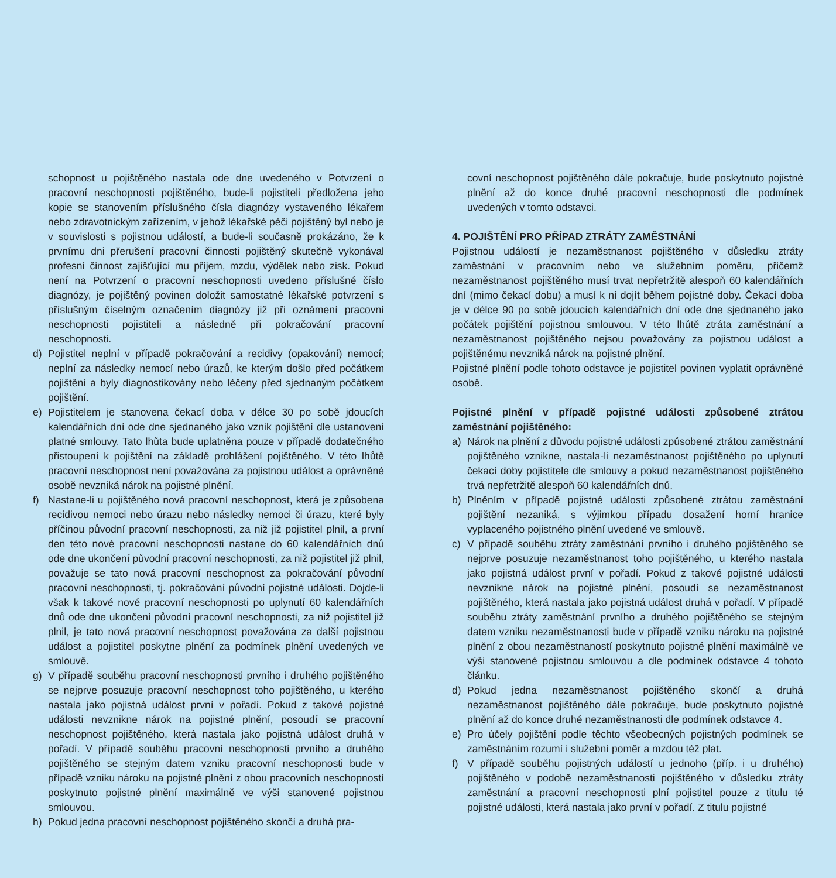schopnost u pojištěného nastala ode dne uvedeného v Potvrzení o pracovní neschopnosti pojištěného, bude-li pojistiteli předložena jeho kopie se stanovením příslušného čísla diagnózy vystaveného lékařem nebo zdravotnickým zařízením, v jehož lékařské péči pojištěný byl nebo je v souvislosti s pojistnou událostí, a bude-li současně prokázáno, že k prvnímu dni přerušení pracovní činnosti pojištěný skutečně vykonával profesní činnost zajišťující mu příjem, mzdu, výdělek nebo zisk. Pokud není na Potvrzení o pracovní neschopnosti uvedeno příslušné číslo diagnózy, je pojištěný povinen doložit samostatné lékařské potvrzení s příslušným číselným označením diagnózy již při oznámení pracovní neschopnosti pojistiteli a následně při pokračování pracovní neschopnosti.
d) Pojistitel neplní v případě pokračování a recidivy (opakování) nemocí; neplní za následky nemocí nebo úrazů, ke kterým došlo před počátkem pojištění a byly diagnostikovány nebo léčeny před sjednaným počátkem pojištění.
e) Pojistitelem je stanovena čekací doba v délce 30 po sobě jdoucích kalendářních dní ode dne sjednaného jako vznik pojištění dle ustanovení platné smlouvy. Tato lhůta bude uplatněna pouze v případě dodatečného přistoupení k pojištění na základě prohlášení pojištěného. V této lhůtě pracovní neschopnost není považována za pojistnou událost a oprávněné osobě nevzniká nárok na pojistné plnění.
f) Nastane-li u pojištěného nová pracovní neschopnost, která je způsobena recidivou nemoci nebo úrazu nebo následky nemoci či úrazu, které byly příčinou původní pracovní neschopnosti, za niž již pojistitel plnil, a první den této nové pracovní neschopnosti nastane do 60 kalendářních dnů ode dne ukončení původní pracovní neschopnosti, za niž pojistitel již plnil, považuje se tato nová pracovní neschopnost za pokračování původní pracovní neschopnosti, tj. pokračování původní pojistné události. Dojde-li však k takové nové pracovní neschopnosti po uplynutí 60 kalendářních dnů ode dne ukončení původní pracovní neschopnosti, za niž pojistitel již plnil, je tato nová pracovní neschopnost považována za další pojistnou událost a pojistitel poskytne plnění za podmínek plnění uvedených ve smlouvě.
g) V případě souběhu pracovní neschopnosti prvního i druhého pojištěného se nejprve posuzuje pracovní neschopnost toho pojištěného, u kterého nastala jako pojistná událost první v pořadí. Pokud z takové pojistné události nevznikne nárok na pojistné plnění, posoudí se pracovní neschopnost pojištěného, která nastala jako pojistná událost druhá v pořadí. V případě souběhu pracovní neschopnosti prvního a druhého pojištěného se stejným datem vzniku pracovní neschopnosti bude v případě vzniku nároku na pojistné plnění z obou pracovních neschopností poskytnuto pojistné plnění maximálně ve výši stanovené pojistnou smlouvou.
h) Pokud jedna pracovní neschopnost pojištěného skončí a druhá pra-
covní neschopnost pojištěného dále pokračuje, bude poskytnuto pojistné plnění až do konce druhé pracovní neschopnosti dle podmínek uvedených v tomto odstavci.
4. POJIŠTĚNÍ PRO PŘÍPAD ZTRÁTY ZAMĚSTNÁNÍ
Pojistnou událostí je nezaměstnanost pojištěného v důsledku ztráty zaměstnání v pracovním nebo ve služebním poměru, přičemž nezaměstnanost pojištěného musí trvat nepřetržitě alespoň 60 kalendářních dní (mimo čekací dobu) a musí k ní dojít během pojistné doby. Čekací doba je v délce 90 po sobě jdoucích kalendářních dní ode dne sjednaného jako počátek pojištění pojistnou smlouvou. V této lhůtě ztráta zaměstnání a nezaměstnanost pojištěného nejsou považovány za pojistnou událost a pojištěnému nevzniká nárok na pojistné plnění.
Pojistné plnění podle tohoto odstavce je pojistitel povinen vyplatit oprávněné osobě.
Pojistné plnění v případě pojistné události způsobené ztrátou zaměstnání pojištěného:
a) Nárok na plnění z důvodu pojistné události způsobené ztrátou zaměstnání pojištěného vznikne, nastala-li nezaměstnanost pojištěného po uplynutí čekací doby pojistitele dle smlouvy a pokud nezaměstnanost pojištěného trvá nepřetržitě alespoň 60 kalendářních dnů.
b) Plněním v případě pojistné události způsobené ztrátou zaměstnání pojištění nezaniká, s výjimkou případu dosažení horní hranice vyplaceného pojistného plnění uvedené ve smlouvě.
c) V případě souběhu ztráty zaměstnání prvního i druhého pojištěného se nejprve posuzuje nezaměstnanost toho pojištěného, u kterého nastala jako pojistná událost první v pořadí. Pokud z takové pojistné události nevznikne nárok na pojistné plnění, posoudí se nezaměstnanost pojištěného, která nastala jako pojistná událost druhá v pořadí. V případě souběhu ztráty zaměstnání prvního a druhého pojištěného se stejným datem vzniku nezaměstnanosti bude v případě vzniku nároku na pojistné plnění z obou nezaměstnaností poskytnuto pojistné plnění maximálně ve výši stanovené pojistnou smlouvou a dle podmínek odstavce 4 tohoto článku.
d) Pokud jedna nezaměstnanost pojištěného skončí a druhá nezaměstnanost pojištěného dále pokračuje, bude poskytnuto pojistné plnění až do konce druhé nezaměstnanosti dle podmínek odstavce 4.
e) Pro účely pojištění podle těchto všeobecných pojistných podmínek se zaměstnáním rozumí i služební poměr a mzdou též plat.
f) V případě souběhu pojistných událostí u jednoho (příp. i u druhého) pojištěného v podobě nezaměstnanosti pojištěného v důsledku ztráty zaměstnání a pracovní neschopnosti plní pojistitel pouze z titulu té pojistné události, která nastala jako první v pořadí. Z titulu pojistné